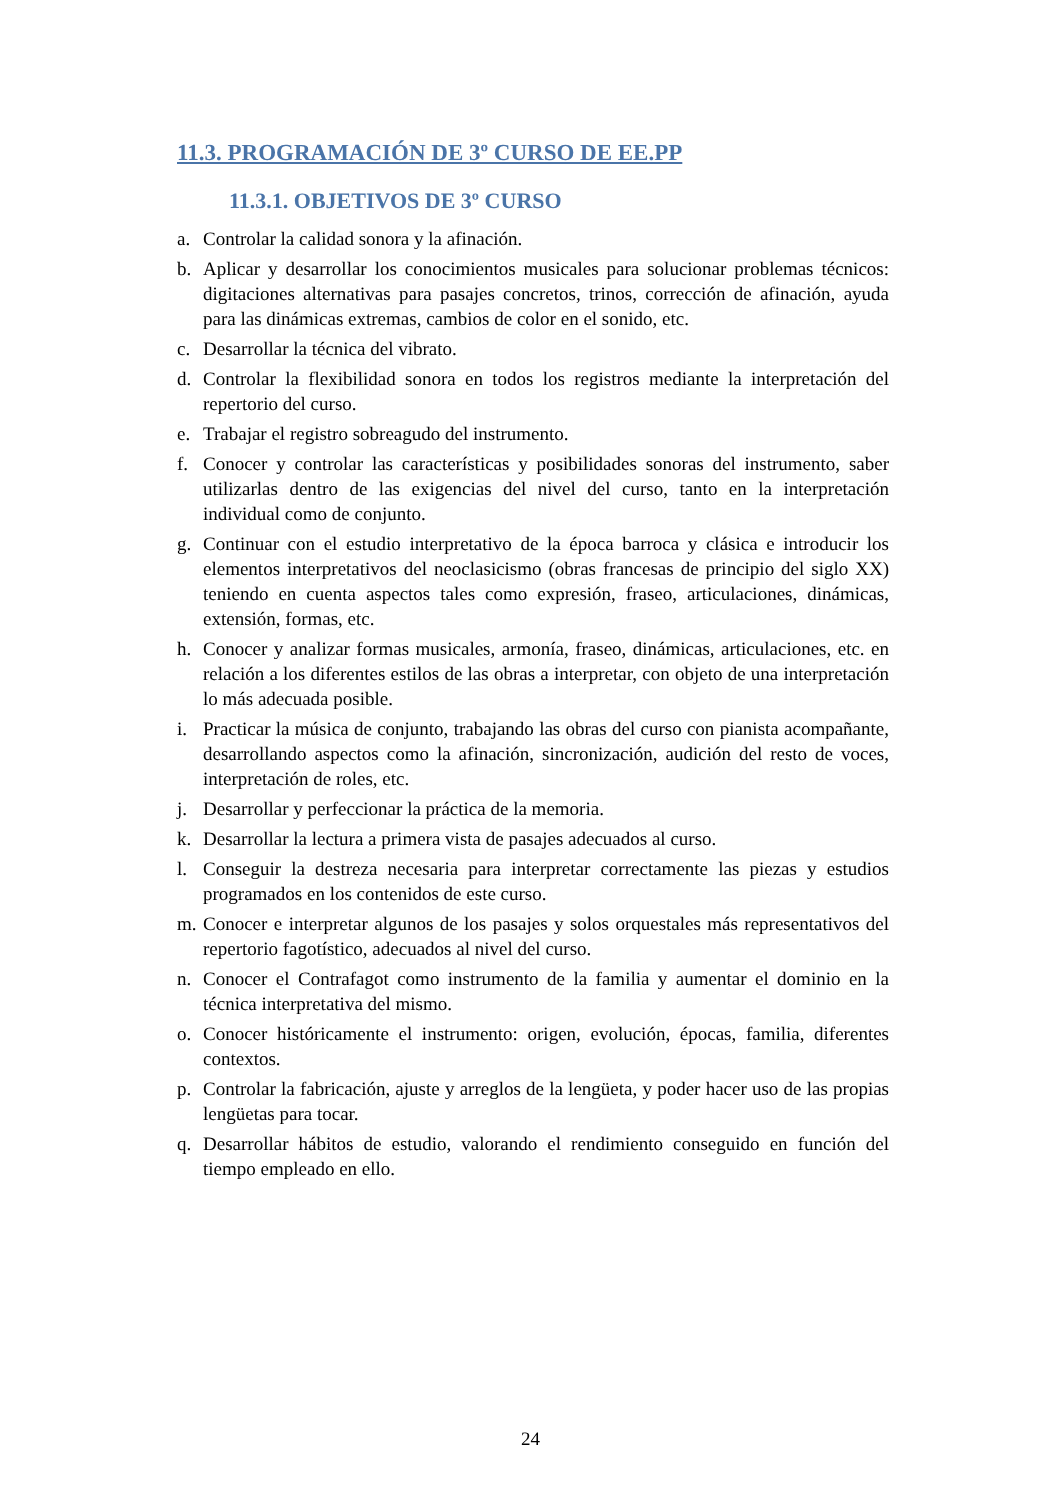11.3. PROGRAMACIÓN DE 3º CURSO DE EE.PP
11.3.1. OBJETIVOS DE 3º CURSO
a. Controlar la calidad sonora y la afinación.
b. Aplicar y desarrollar los conocimientos musicales para solucionar problemas técnicos: digitaciones alternativas para pasajes concretos, trinos, corrección de afinación, ayuda para las dinámicas extremas, cambios de color en el sonido, etc.
c. Desarrollar la técnica del vibrato.
d. Controlar la flexibilidad sonora en todos los registros mediante la interpretación del repertorio del curso.
e. Trabajar el registro sobreagudo del instrumento.
f. Conocer y controlar las características y posibilidades sonoras del instrumento, saber utilizarlas dentro de las exigencias del nivel del curso, tanto en la interpretación individual como de conjunto.
g. Continuar con el estudio interpretativo de la época barroca y clásica e introducir los elementos interpretativos del neoclasicismo (obras francesas de principio del siglo XX) teniendo en cuenta aspectos tales como expresión, fraseo, articulaciones, dinámicas, extensión, formas, etc.
h. Conocer y analizar formas musicales, armonía, fraseo, dinámicas, articulaciones, etc. en relación a los diferentes estilos de las obras a interpretar, con objeto de una interpretación lo más adecuada posible.
i. Practicar la música de conjunto, trabajando las obras del curso con pianista acompañante, desarrollando aspectos como la afinación, sincronización, audición del resto de voces, interpretación de roles, etc.
j. Desarrollar y perfeccionar la práctica de la memoria.
k. Desarrollar la lectura a primera vista de pasajes adecuados al curso.
l. Conseguir la destreza necesaria para interpretar correctamente las piezas y estudios programados en los contenidos de este curso.
m. Conocer e interpretar algunos de los pasajes y solos orquestales más representativos del repertorio fagotístico, adecuados al nivel del curso.
n. Conocer el Contrafagot como instrumento de la familia y aumentar el dominio en la técnica interpretativa del mismo.
o. Conocer históricamente el instrumento: origen, evolución, épocas, familia, diferentes contextos.
p. Controlar la fabricación, ajuste y arreglos de la lengüeta, y poder hacer uso de las propias lengüetas para tocar.
q. Desarrollar hábitos de estudio, valorando el rendimiento conseguido en función del tiempo empleado en ello.
24